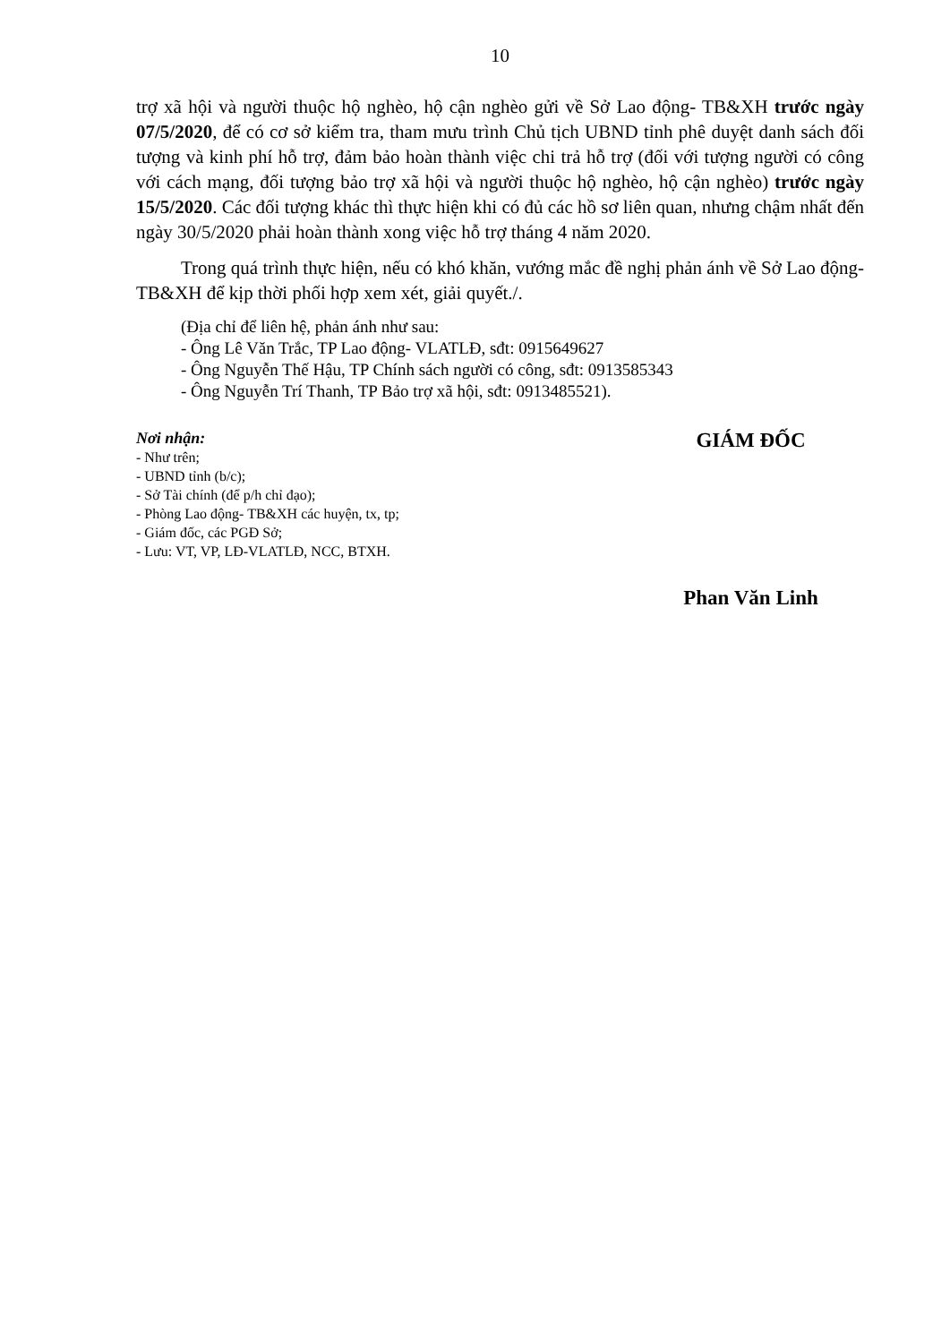10
trợ xã hội và người thuộc hộ nghèo, hộ cận nghèo gửi về Sở Lao động- TB&XH trước ngày 07/5/2020, để có cơ sở kiểm tra, tham mưu trình Chủ tịch UBND tỉnh phê duyệt danh sách đối tượng và kinh phí hỗ trợ, đảm bảo hoàn thành việc chi trả hỗ trợ (đối với tượng người có công với cách mạng, đối tượng bảo trợ xã hội và người thuộc hộ nghèo, hộ cận nghèo) trước ngày 15/5/2020. Các đối tượng khác thì thực hiện khi có đủ các hồ sơ liên quan, nhưng chậm nhất đến ngày 30/5/2020 phải hoàn thành xong việc hỗ trợ tháng 4 năm 2020.
Trong quá trình thực hiện, nếu có khó khăn, vướng mắc đề nghị phản ánh về Sở Lao động- TB&XH để kịp thời phối hợp xem xét, giải quyết./.
(Địa chỉ để liên hệ, phản ánh như sau:
- Ông Lê Văn Trắc, TP Lao động- VLATLĐ, sđt: 0915649627
- Ông Nguyễn Thế Hậu, TP Chính sách người có công, sđt: 0913585343
- Ông Nguyễn Trí Thanh, TP Bảo trợ xã hội, sđt: 0913485521).
Nơi nhận:
- Như trên;
- UBND tỉnh (b/c);
- Sở Tài chính (để p/h chỉ đạo);
- Phòng Lao động- TB&XH các huyện, tx, tp;
- Giám đốc, các PGĐ Sở;
- Lưu: VT, VP, LĐ-VLATLĐ, NCC, BTXH.
GIÁM ĐỐC
Phan Văn Linh